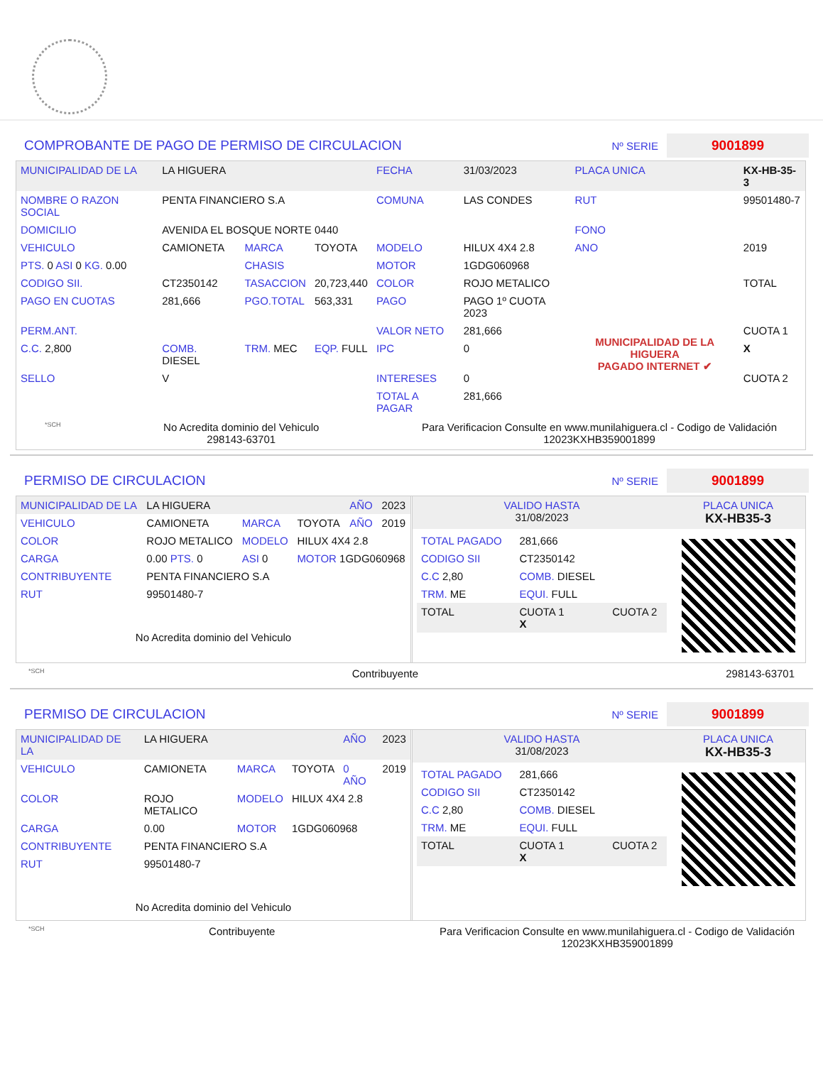COMPROBANTE DE PAGO DE PERMISO DE CIRCULACION Nº SERIE 9001899
| MUNICIPALIDAD DE LA | LA HIGUERA | | | FECHA | 31/03/2023 | PLACA UNICA | KX-HB-35-3 |
| NOMBRE O RAZON SOCIAL | PENTA FINANCIERO S.A | | | COMUNA | LAS CONDES | RUT | 99501480-7 |
| DOMICILIO | AVENIDA EL BOSQUE NORTE 0440 | | | | | FONO | |
| VEHICULO | CAMIONETA | MARCA | TOYOTA | MODELO | HILUX 4X4 2.8 | ANO | 2019 |
| PTS. 0 ASI 0 KG. 0.00 | | CHASIS | | MOTOR | 1GDG060968 | | |
| CODIGO SII. | CT2350142 | TASACCION | 20,723,440 | COLOR | ROJO METALICO | | TOTAL |
| PAGO EN CUOTAS | 281,666 | PGO.TOTAL | 563,331 | PAGO | PAGO 1º CUOTA 2023 | MUNICIPALIDAD DE LA HIGUERA PAGADO INTERNET ✔ | |
| PERM.ANT. | | | | VALOR NETO | 281,666 | | CUOTA 1 |
| C.C. 2,800 | COMB. DIESEL | TRM. MEC | EQP. FULL | IPC | 0 | | X |
| SELLO | V | | | INTERESES | 0 | | CUOTA 2 |
| | | | | TOTAL A PAGAR | 281,666 | | |
*SCH No Acredita dominio del Vehiculo
298143-63701 Para Verificacion Consulte en www.munilahiguera.cl - Codigo de Validación
12023KXHB359001899
PERMISO DE CIRCULACION Nº SERIE 9001899
| MUNICIPALIDAD DE LA | LA HIGUERA | | | AÑO | 2023 |
| VEHICULO | CAMIONETA | MARCA | TOYOTA | AÑO | 2019 |
| COLOR | ROJO METALICO | MODELO | HILUX 4X4 2.8 | | |
| CARGA | 0.00 PTS. 0 | ASI 0 | MOTOR 1GDG060968 | | |
| CONTRIBUYENTE | PENTA FINANCIERO S.A | | | | |
| RUT | 99501480-7 | | | | |
No Acredita dominio del Vehiculo
| VALIDO HASTA 31/08/2023 | PLACA UNICA KX-HB35-3 |
| / TOTAL PAGADO / 281,666 / / / CODIGO SII / CT2350142 / / / C.C 2,80 / COMB. DIESEL / / / TRM. ME / EQUI. FULL / / / TOTAL / CUOTA 1 X / CUOTA 2 / | |
*SCH Contribuyente 298143-63701
PERMISO DE CIRCULACION Nº SERIE 9001899
| MUNICIPALIDAD DE LA | LA HIGUERA | | | AÑO | 2023 |
| VEHICULO | CAMIONETA | MARCA | TOYOTA | 0 AÑO | 2019 |
| COLOR | ROJO METALICO | MODELO | HILUX 4X4 2.8 | | |
| CARGA | 0.00 | MOTOR | 1GDG060968 | | |
| CONTRIBUYENTE | PENTA FINANCIERO S.A | | | | |
| RUT | 99501480-7 | | | | |
No Acredita dominio del Vehiculo
| VALIDO HASTA 31/08/2023 | PLACA UNICA KX-HB35-3 |
| / TOTAL PAGADO / 281,666 / / / CODIGO SII / CT2350142 / / / C.C 2,80 / COMB. DIESEL / / / TRM. ME / EQUI. FULL / / / TOTAL / CUOTA 1 X / CUOTA 2 / | |
*SCH Contribuyente Para Verificacion Consulte en www.munilahiguera.cl - Codigo de Validación
12023KXHB359001899